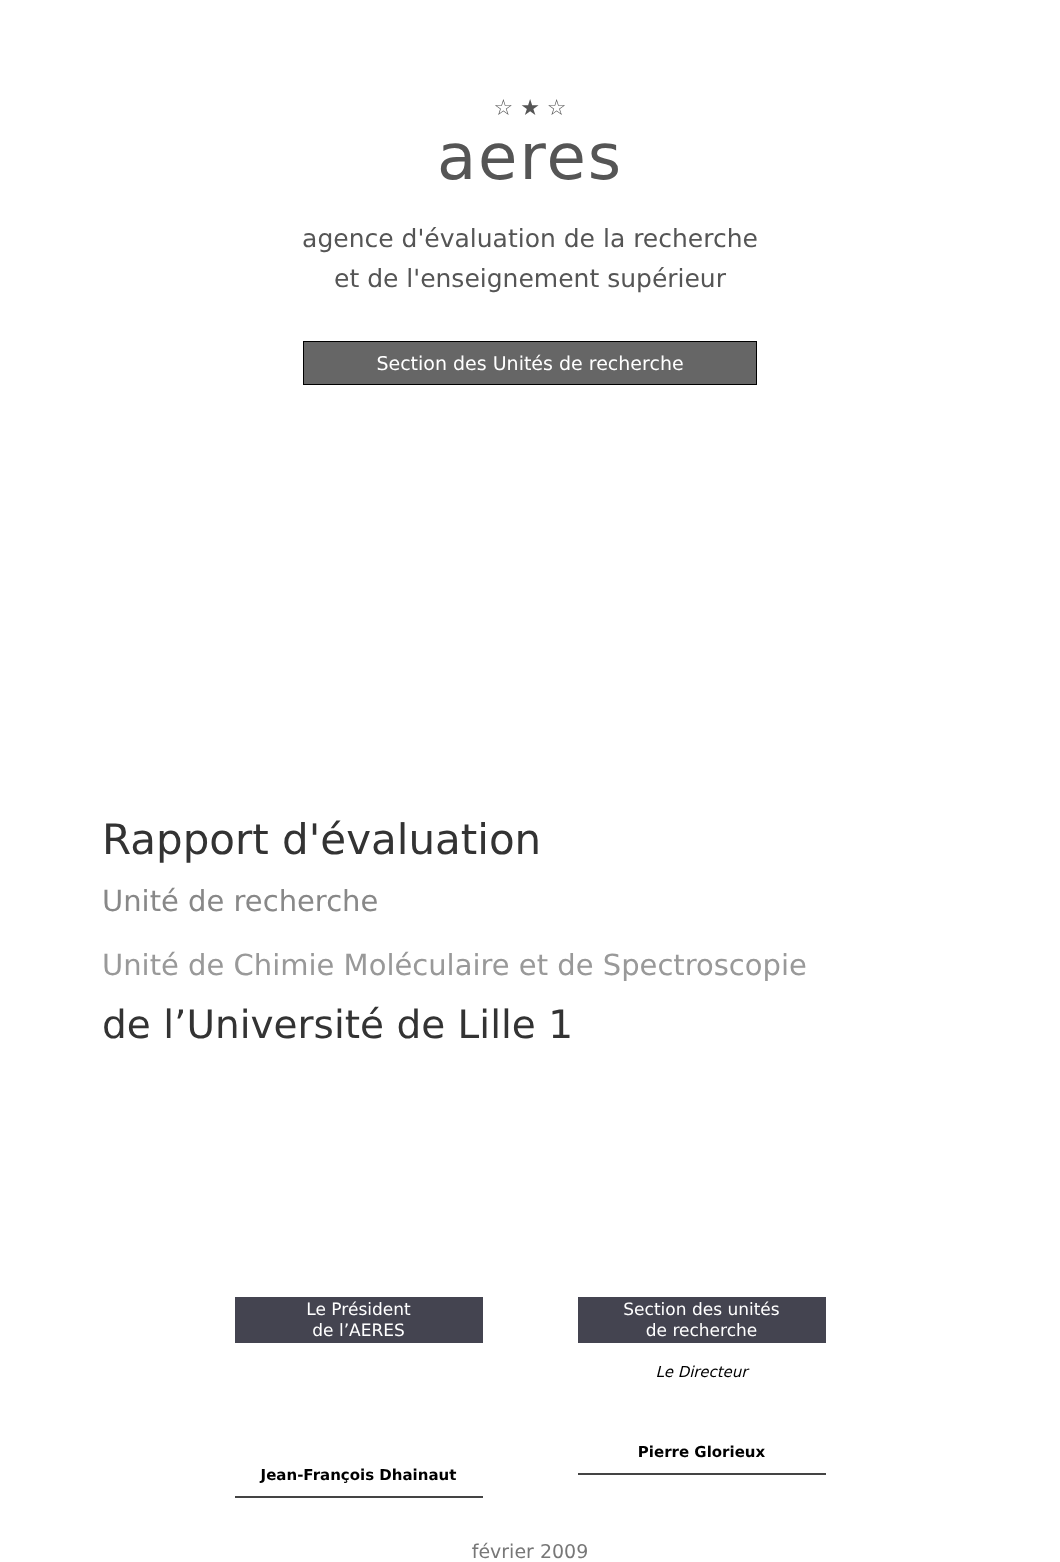☆ ★ ☆
aeres
agence d'évaluation de la recherche
et de l'enseignement supérieur
Section des Unités de recherche
Rapport d'évaluation
Unité de recherche
Unité de Chimie Moléculaire et de Spectroscopie
de l’Université de Lille 1
Le Président
de l’AERES
Jean-François Dhainaut
Section des unités
de recherche
Le Directeur
Pierre Glorieux
février 2009